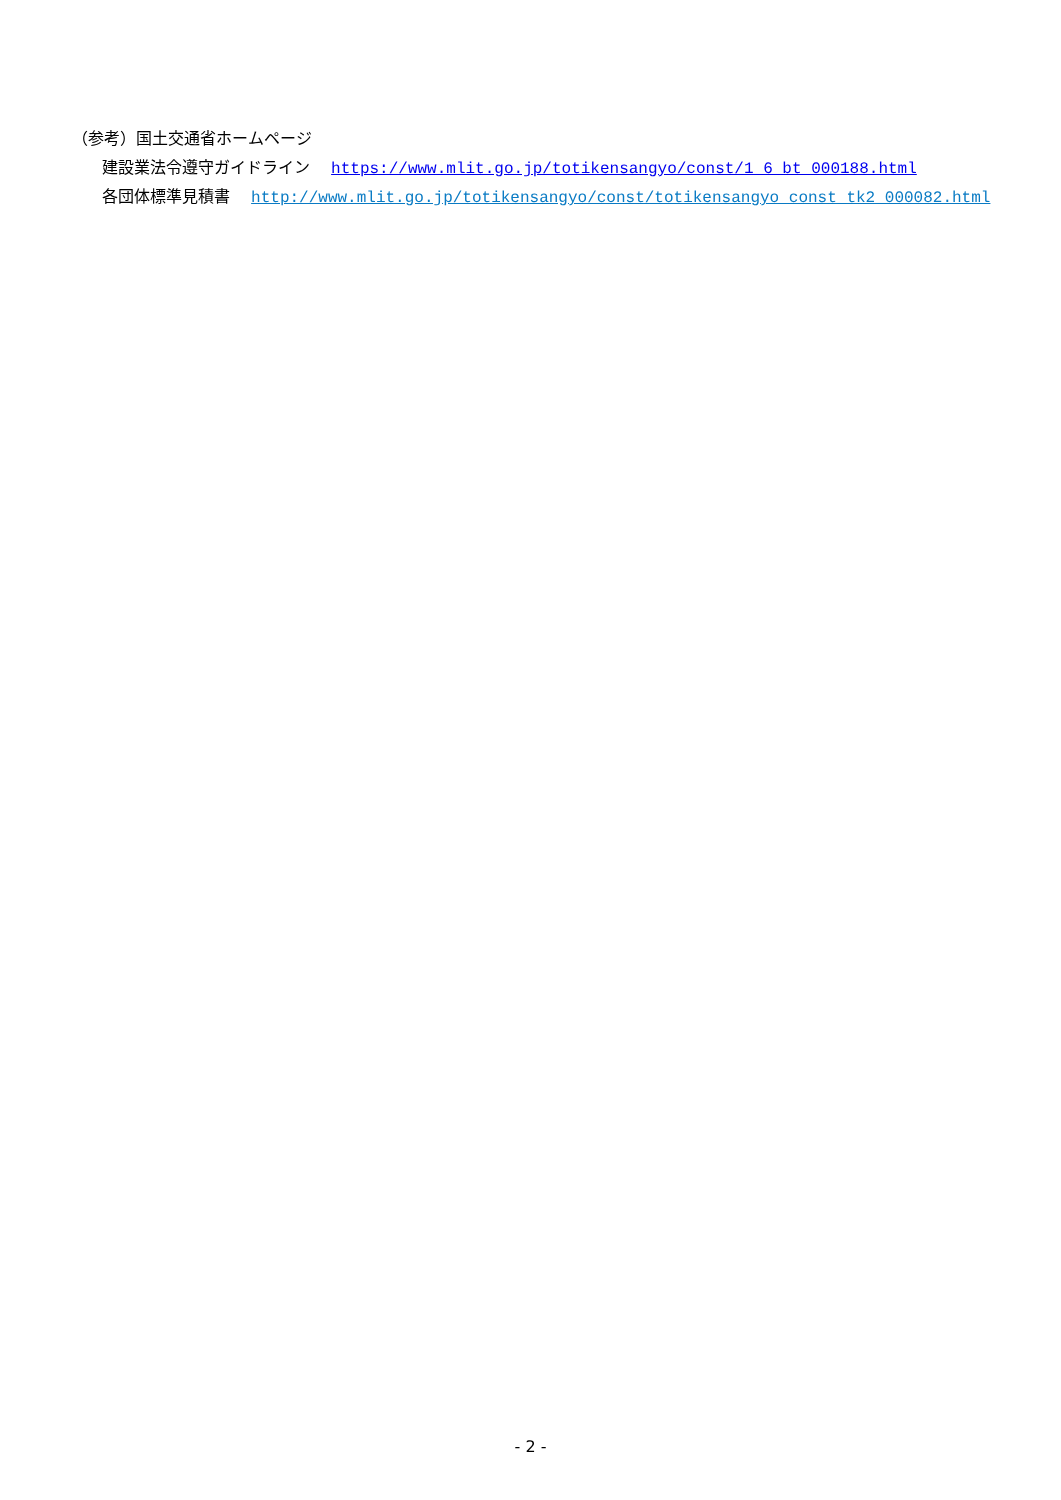（参考）国土交通省ホームページ
建設業法令遵守ガイドライン　 https://www.mlit.go.jp/totikensangyo/const/1_6_bt_000188.html
各団体標準見積書　 http://www.mlit.go.jp/totikensangyo/const/totikensangyo_const_tk2_000082.html
- 2 -